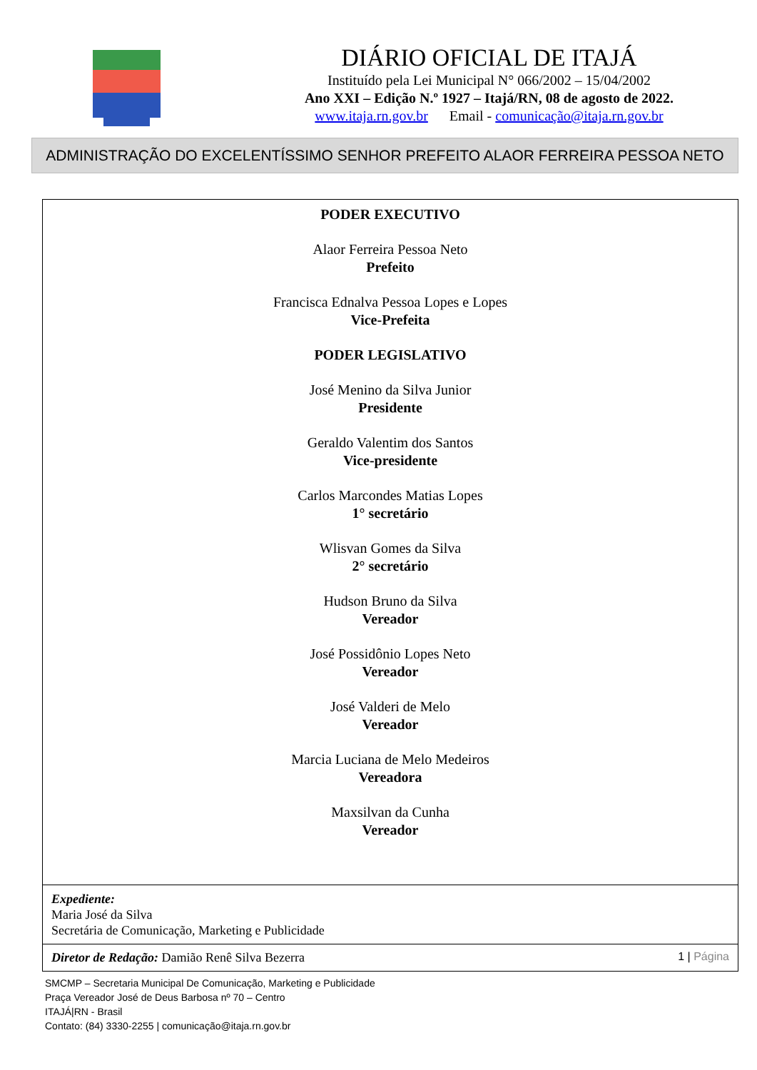DIÁRIO OFICIAL DE ITAJÁ
Instituído pela Lei Municipal N° 066/2002 – 15/04/2002
Ano XXI – Edição N.º 1927 – Itajá/RN, 08 de agosto de 2022.
www.itaja.rn.gov.br Email - comunicação@itaja.rn.gov.br
ADMINISTRAÇÃO DO EXCELENTÍSSIMO SENHOR PREFEITO ALAOR FERREIRA PESSOA NETO
PODER EXECUTIVO
Alaor Ferreira Pessoa Neto
Prefeito
Francisca Ednalva Pessoa Lopes e Lopes
Vice-Prefeita
PODER LEGISLATIVO
José Menino da Silva Junior
Presidente
Geraldo Valentim dos Santos
Vice-presidente
Carlos Marcondes Matias Lopes
1° secretário
Wlisvan Gomes da Silva
2° secretário
Hudson Bruno da Silva
Vereador
José Possidônio Lopes Neto
Vereador
José Valderi de Melo
Vereador
Marcia Luciana de Melo Medeiros
Vereadora
Maxsilvan da Cunha
Vereador
Expediente:
Maria José da Silva
Secretária de Comunicação, Marketing e Publicidade
Diretor de Redação: Damião Renê Silva Bezerra 1 | Página
SMCMP – Secretaria Municipal De Comunicação, Marketing e Publicidade
Praça Vereador José de Deus Barbosa nº 70 – Centro
ITAJÁ|RN - Brasil
Contato: (84) 3330-2255 | comunicação@itaja.rn.gov.br